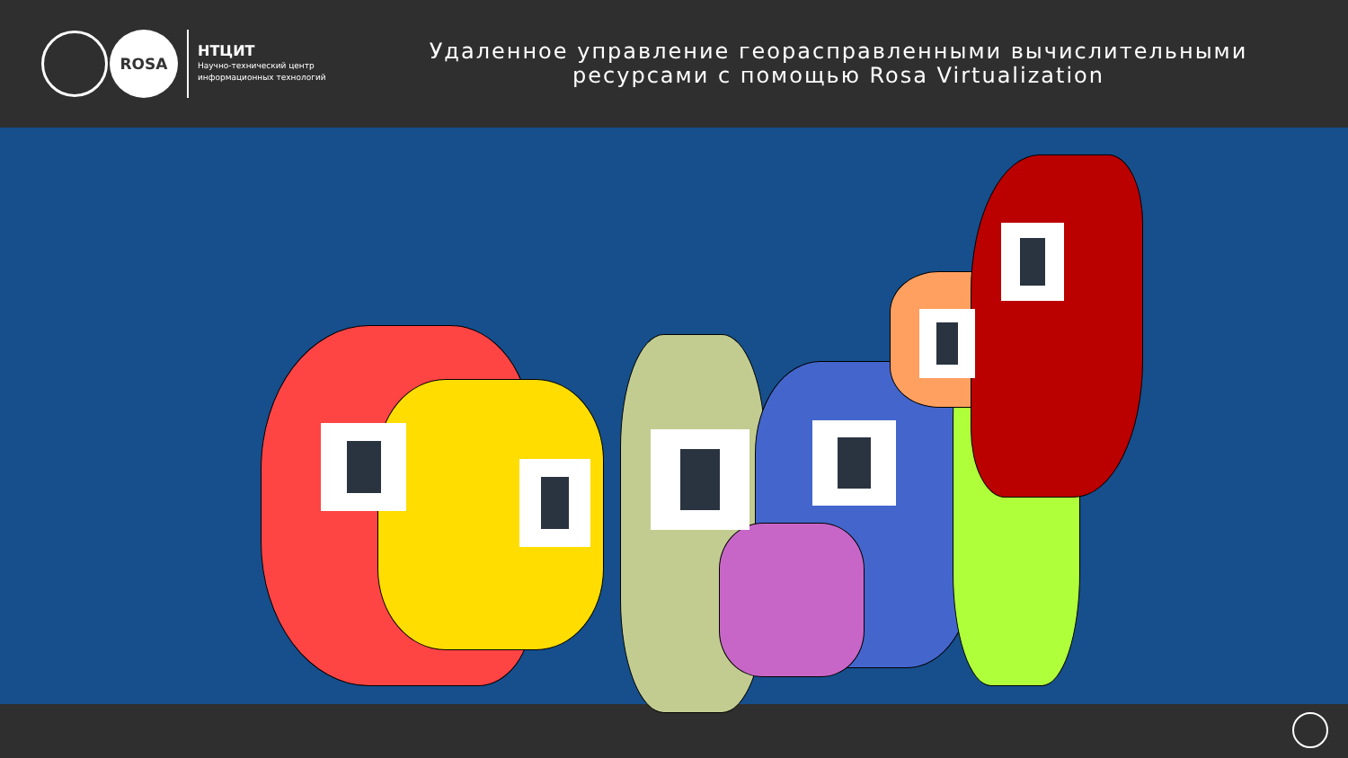ROSA
НТЦИТ
Научно-технический центр
информационных технологий
Удаленное управление георасправленными вычислительными ресурсами с помощью Rosa Virtualization